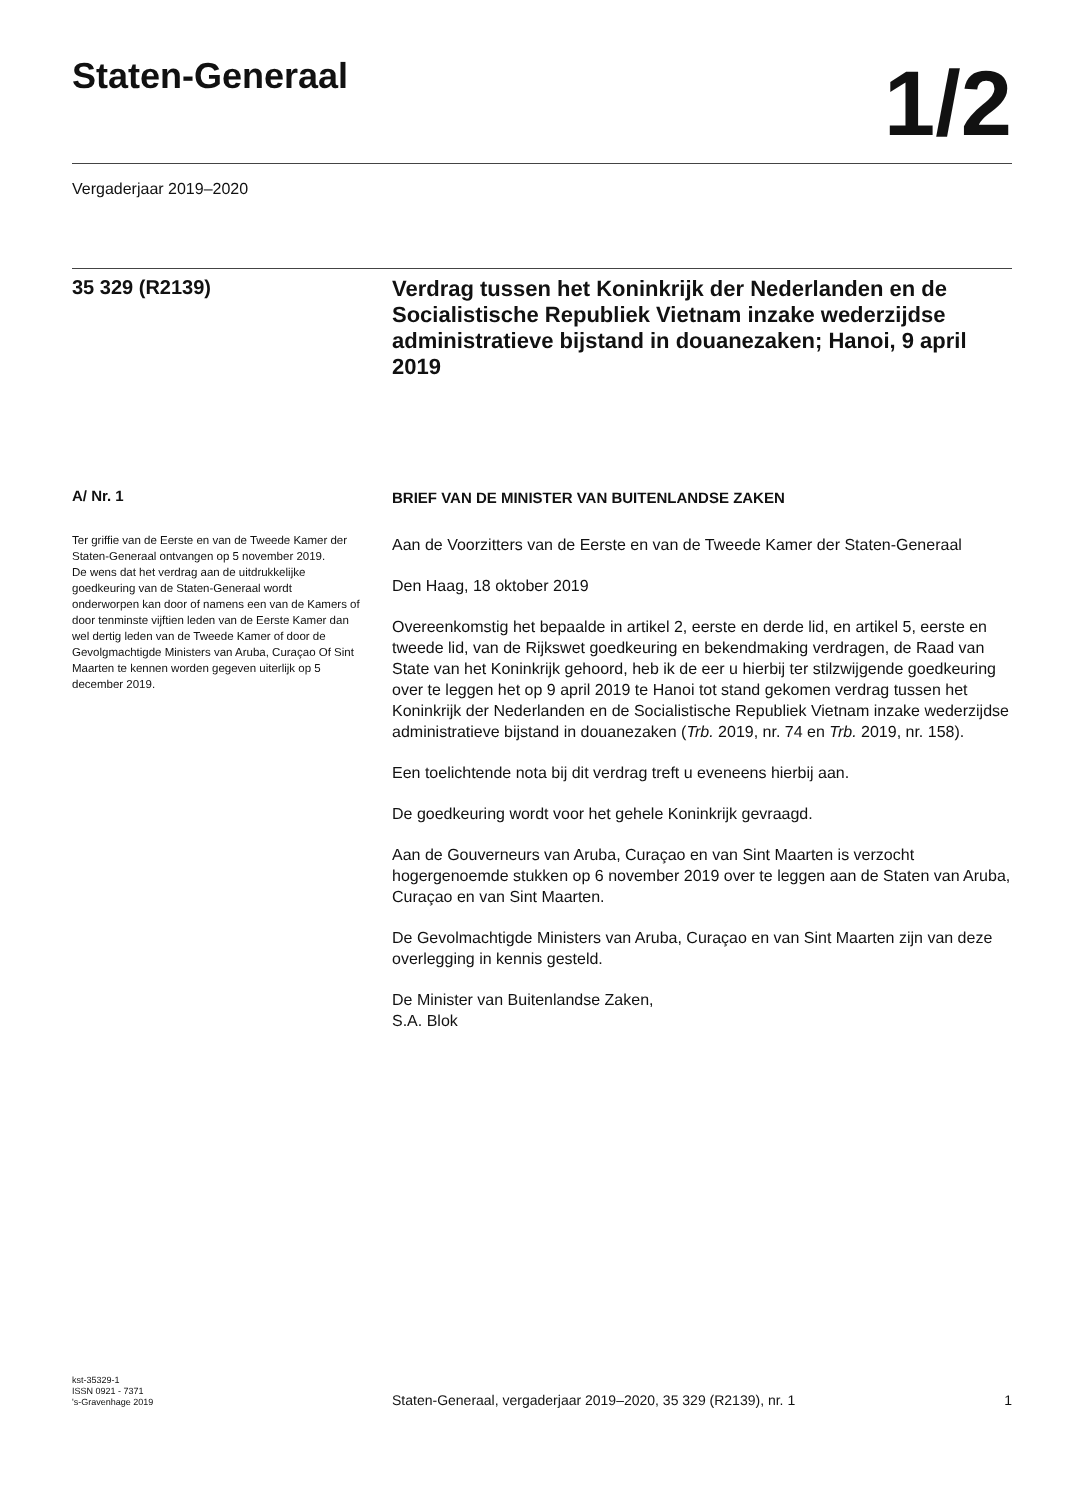Staten-Generaal
1/2
Vergaderjaar 2019–2020
35 329 (R2139)
Verdrag tussen het Koninkrijk der Nederlanden en de Socialistische Republiek Vietnam inzake wederzijdse administratieve bijstand in douanezaken; Hanoi, 9 april 2019
A/ Nr. 1
Ter griffie van de Eerste en van de Tweede Kamer der Staten-Generaal ontvangen op 5 november 2019.
De wens dat het verdrag aan de uitdrukkelijke goedkeuring van de Staten-Generaal wordt onderworpen kan door of namens een van de Kamers of door tenminste vijftien leden van de Eerste Kamer dan wel dertig leden van de Tweede Kamer of door de Gevolgmachtigde Ministers van Aruba, Curaçao Of Sint Maarten te kennen worden gegeven uiterlijk op 5 december 2019.
BRIEF VAN DE MINISTER VAN BUITENLANDSE ZAKEN
Aan de Voorzitters van de Eerste en van de Tweede Kamer der Staten-Generaal
Den Haag, 18 oktober 2019
Overeenkomstig het bepaalde in artikel 2, eerste en derde lid, en artikel 5, eerste en tweede lid, van de Rijkswet goedkeuring en bekendmaking verdragen, de Raad van State van het Koninkrijk gehoord, heb ik de eer u hierbij ter stilzwijgende goedkeuring over te leggen het op 9 april 2019 te Hanoi tot stand gekomen verdrag tussen het Koninkrijk der Nederlanden en de Socialistische Republiek Vietnam inzake wederzijdse administratieve bijstand in douanezaken (Trb. 2019, nr. 74 en Trb. 2019, nr. 158).
Een toelichtende nota bij dit verdrag treft u eveneens hierbij aan.
De goedkeuring wordt voor het gehele Koninkrijk gevraagd.
Aan de Gouverneurs van Aruba, Curaçao en van Sint Maarten is verzocht hogergenoemde stukken op 6 november 2019 over te leggen aan de Staten van Aruba, Curaçao en van Sint Maarten.
De Gevolmachtigde Ministers van Aruba, Curaçao en van Sint Maarten zijn van deze overlegging in kennis gesteld.
De Minister van Buitenlandse Zaken,
S.A. Blok
kst-35329-1
ISSN 0921 - 7371
's-Gravenhage 2019
Staten-Generaal, vergaderjaar 2019–2020, 35 329 (R2139), nr. 1
1